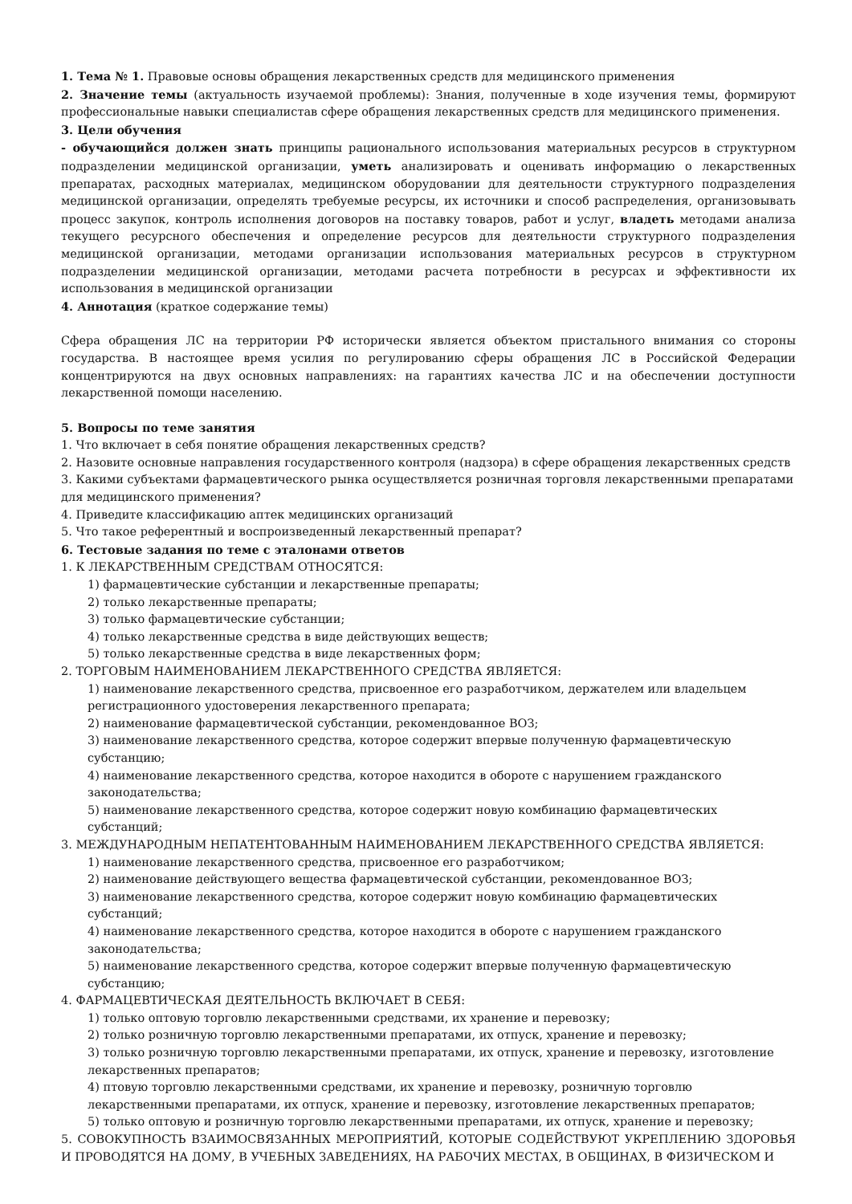1. Тема № 1. Правовые основы обращения лекарственных средств для медицинского применения
2. Значение темы (актуальность изучаемой проблемы): Знания, полученные в ходе изучения темы, формируют профессиональные навыки специалистав сфере обращения лекарственных средств для медицинского применения.
3. Цели обучения
- обучающийся должен знать принципы рационального использования материальных ресурсов в структурном подразделении медицинской организации, уметь анализировать и оценивать информацию о лекарственных препаратах, расходных материалах, медицинском оборудовании для деятельности структурного подразделения медицинской организации, определять требуемые ресурсы, их источники и способ распределения, организовывать процесс закупок, контроль исполнения договоров на поставку товаров, работ и услуг, владеть методами анализа текущего ресурсного обеспечения и определение ресурсов для деятельности структурного подразделения медицинской организации, методами организации использования материальных ресурсов в структурном подразделении медицинской организации, методами расчета потребности в ресурсах и эффективности их использования в медицинской организации
4. Аннотация (краткое содержание темы)
Сфера обращения ЛС на территории РФ исторически является объектом пристального внимания со стороны государства. В настоящее время усилия по регулированию сферы обращения ЛС в Российской Федерации концентрируются на двух основных направлениях: на гарантиях качества ЛС и на обеспечении доступности лекарственной помощи населению.
5. Вопросы по теме занятия
1. Что включает в себя понятие обращения лекарственных средств?
2. Назовите основные направления государственного контроля (надзора) в сфере обращения лекарственных средств
3. Какими субъектами фармацевтического рынка осуществляется розничная торговля лекарственными препаратами для медицинского применения?
4. Приведите классификацию аптек медицинских организаций
5. Что такое референтный и воспроизведенный лекарственный препарат?
6. Тестовые задания по теме с эталонами ответов
1. К ЛЕКАРСТВЕННЫМ СРЕДСТВАМ ОТНОСЯТСЯ:
1) фармацевтические субстанции и лекарственные препараты;
2) только лекарственные препараты;
3) только фармацевтические субстанции;
4) только лекарственные средства в виде действующих веществ;
5) только лекарственные средства в виде лекарственных форм;
2. ТОРГОВЫМ НАИМЕНОВАНИЕМ ЛЕКАРСТВЕННОГО СРЕДСТВА ЯВЛЯЕТСЯ:
1) наименование лекарственного средства, присвоенное его разработчиком, держателем или владельцем регистрационного удостоверения лекарственного препарата;
2) наименование фармацевтической субстанции, рекомендованное ВОЗ;
3) наименование лекарственного средства, которое содержит впервые полученную фармацевтическую субстанцию;
4) наименование лекарственного средства, которое находится в обороте с нарушением гражданского законодательства;
5) наименование лекарственного средства, которое содержит новую комбинацию фармацевтических субстанций;
3. МЕЖДУНАРОДНЫМ НЕПАТЕНТОВАННЫМ НАИМЕНОВАНИЕМ ЛЕКАРСТВЕННОГО СРЕДСТВА ЯВЛЯЕТСЯ:
1) наименование лекарственного средства, присвоенное его разработчиком;
2) наименование действующего вещества фармацевтической субстанции, рекомендованное ВОЗ;
3) наименование лекарственного средства, которое содержит новую комбинацию фармацевтических субстанций;
4) наименование лекарственного средства, которое находится в обороте с нарушением гражданского законодательства;
5) наименование лекарственного средства, которое содержит впервые полученную фармацевтическую субстанцию;
4. ФАРМАЦЕВТИЧЕСКАЯ ДЕЯТЕЛЬНОСТЬ ВКЛЮЧАЕТ В СЕБЯ:
1) только оптовую торговлю лекарственными средствами, их хранение и перевозку;
2) только розничную торговлю лекарственными препаратами, их отпуск, хранение и перевозку;
3) только розничную торговлю лекарственными препаратами, их отпуск, хранение и перевозку, изготовление лекарственных препаратов;
4) птовую торговлю лекарственными средствами, их хранение и перевозку, розничную торговлю лекарственными препаратами, их отпуск, хранение и перевозку, изготовление лекарственных препаратов;
5) только оптовую и розничную торговлю лекарственными препаратами, их отпуск, хранение и перевозку;
5. СОВОКУПНОСТЬ ВЗАИМОСВЯЗАННЫХ МЕРОПРИЯТИЙ, КОТОРЫЕ СОДЕЙСТВУЮТ УКРЕПЛЕНИЮ ЗДОРОВЬЯ И ПРОВОДЯТСЯ НА ДОМУ, В УЧЕБНЫХ ЗАВЕДЕНИЯХ, НА РАБОЧИХ МЕСТАХ, В ОБЩИНАХ, В ФИЗИЧЕСКОМ И